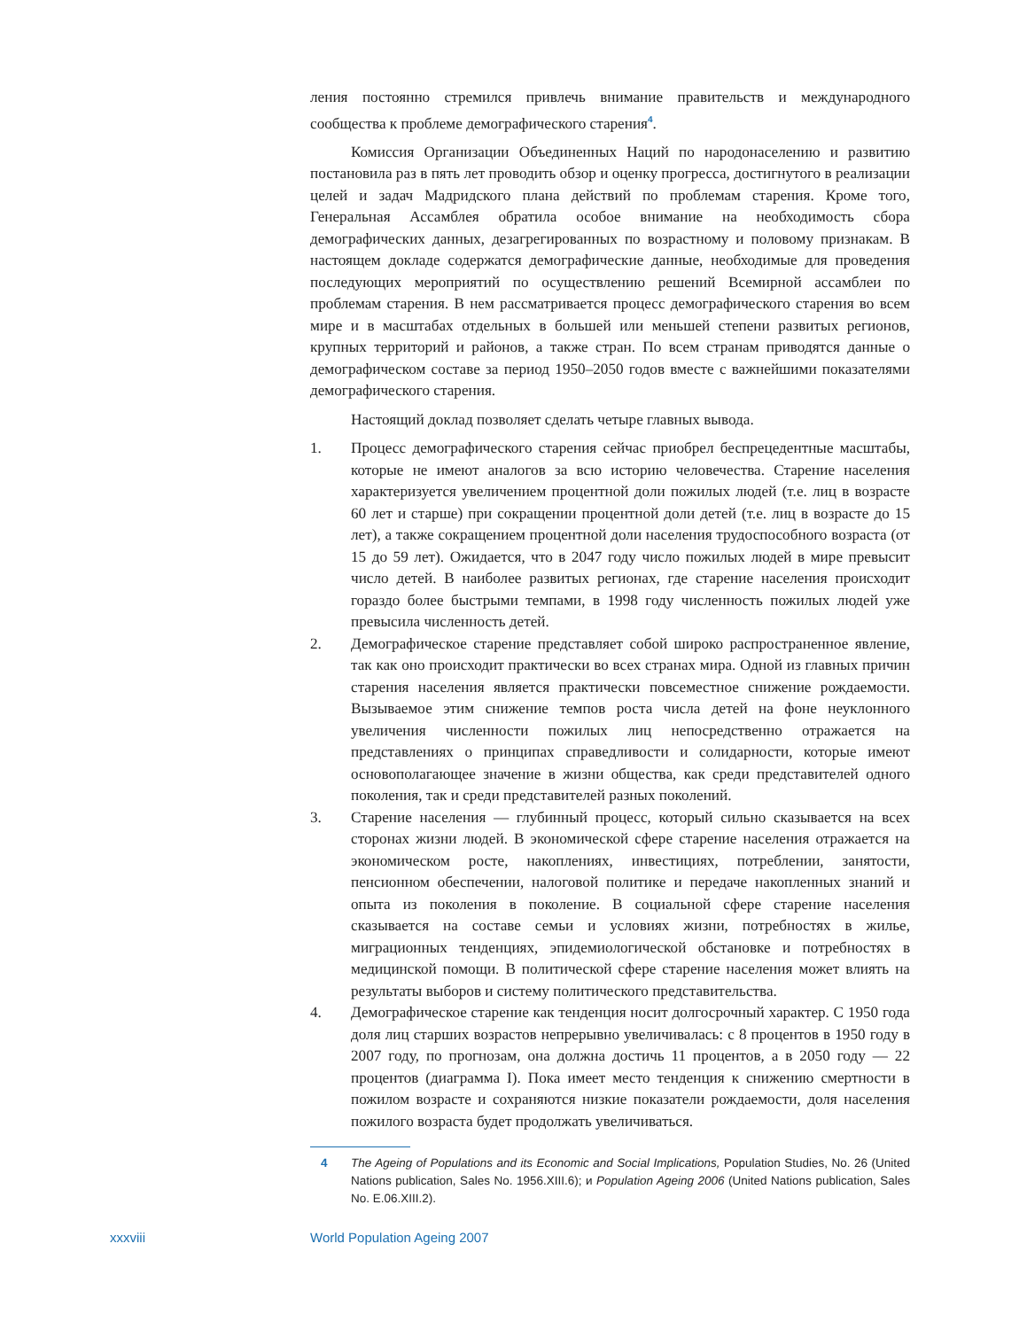ления постоянно стремился привлечь внимание правительств и международного сообщества к проблеме демографического старения<sup>4</sup>.
Комиссия Организации Объединенных Наций по народонаселению и развитию постановила раз в пять лет проводить обзор и оценку прогресса, достигнутого в реализации целей и задач Мадридского плана действий по проблемам старения. Кроме того, Генеральная Ассамблея обратила особое внимание на необходимость сбора демографических данных, дезагрегированных по возрастному и половому признакам. В настоящем докладе содержатся демографические данные, необходимые для проведения последующих мероприятий по осуществлению решений Всемирной ассамблеи по проблемам старения. В нем рассматривается процесс демографического старения во всем мире и в масштабах отдельных в большей или меньшей степени развитых регионов, крупных территорий и районов, а также стран. По всем странам приводятся данные о демографическом составе за период 1950–2050 годов вместе с важнейшими показателями демографического старения.
Настоящий доклад позволяет сделать четыре главных вывода.
1. Процесс демографического старения сейчас приобрел беспрецедентные масштабы, которые не имеют аналогов за всю историю человечества. Старение населения характеризуется увеличением процентной доли пожилых людей (т.е. лиц в возрасте 60 лет и старше) при сокращении процентной доли детей (т.е. лиц в возрасте до 15 лет), а также сокращением процентной доли населения трудоспособного возраста (от 15 до 59 лет). Ожидается, что в 2047 году число пожилых людей в мире превысит число детей. В наиболее развитых регионах, где старение населения происходит гораздо более быстрыми темпами, в 1998 году численность пожилых людей уже превысила численность детей.
2. Демографическое старение представляет собой широко распространенное явление, так как оно происходит практически во всех странах мира. Одной из главных причин старения населения является практически повсеместное снижение рождаемости. Вызываемое этим снижение темпов роста числа детей на фоне неуклонного увеличения численности пожилых лиц непосредственно отражается на представлениях о принципах справедливости и солидарности, которые имеют основополагающее значение в жизни общества, как среди представителей одного поколения, так и среди представителей разных поколений.
3. Старение населения — глубинный процесс, который сильно сказывается на всех сторонах жизни людей. В экономической сфере старение населения отражается на экономическом росте, накоплениях, инвестициях, потреблении, занятости, пенсионном обеспечении, налоговой политике и передаче накопленных знаний и опыта из поколения в поколение. В социальной сфере старение населения сказывается на составе семьи и условиях жизни, потребностях в жилье, миграционных тенденциях, эпидемиологической обстановке и потребностях в медицинской помощи. В политической сфере старение населения может влиять на результаты выборов и систему политического представительства.
4. Демографическое старение как тенденция носит долгосрочный характер. С 1950 года доля лиц старших возрастов непрерывно увеличивалась: с 8 процентов в 1950 году в 2007 году, по прогнозам, она должна достичь 11 процентов, а в 2050 году — 22 процентов (диаграмма I). Пока имеет место тенденция к снижению смертности в пожилом возрасте и сохраняются низкие показатели рождаемости, доля населения пожилого возраста будет продолжать увеличиваться.
4 The Ageing of Populations and its Economic and Social Implications, Population Studies, No. 26 (United Nations publication, Sales No. 1956.XIII.6); и Population Ageing 2006 (United Nations publication, Sales No. E.06.XIII.2).
xxxviii World Population Ageing 2007